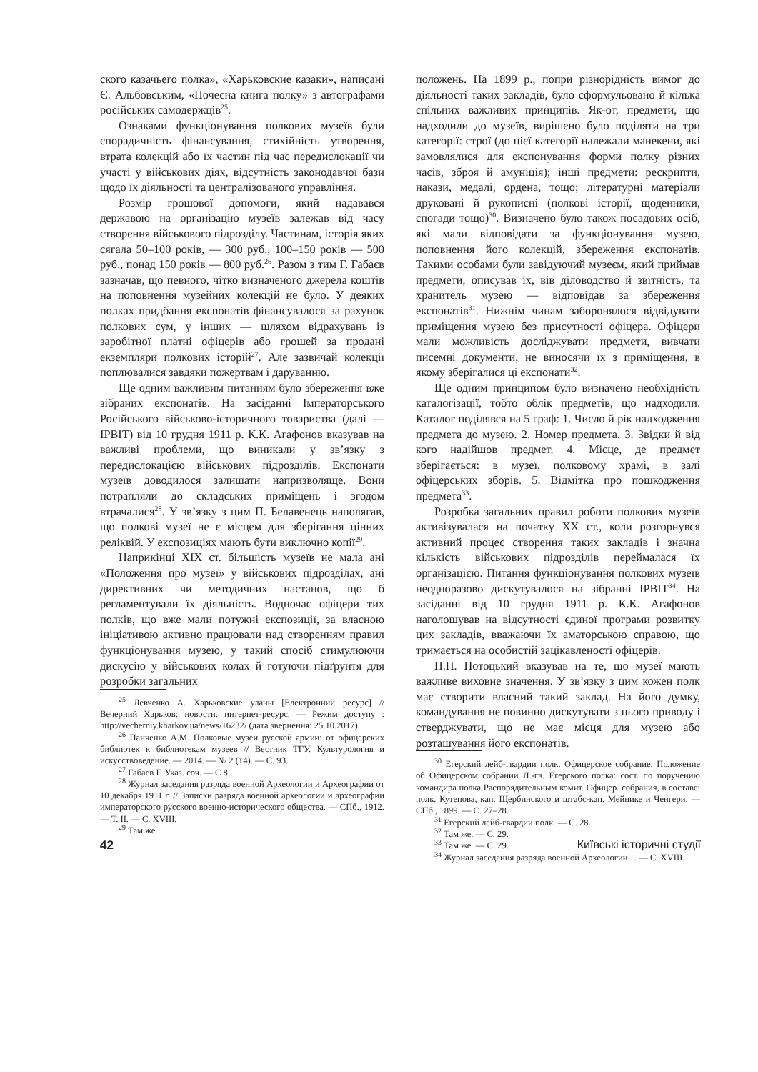ского казачьего полка», «Харьковские казаки», написані Є. Альбовським, «Почесна книга полку» з автографами російських самодержців<sup>25</sup>.
Ознаками функціонування полкових музеїв були спорадичність фінансування, стихійність утворення, втрата колекцій або їх частин під час передислокації чи участі у військових діях, відсутність законодавчої бази щодо їх діяльності та централізованого управління.
Розмір грошової допомоги, який надавався державою на організацію музеїв залежав від часу створення військового підрозділу. Частинам, історія яких сягала 50–100 років, — 300 руб., 100–150 років — 500 руб., понад 150 років — 800 руб.<sup>26</sup>. Разом з тим Г. Габаєв зазначав, що певного, чітко визначеного джерела коштів на поповнення музейних колекцій не було. У деяких полках придбання експонатів фінансувалося за рахунок полкових сум, у інших — шляхом відрахувань із заробітної платні офіцерів або грошей за продані екземпляри полкових історій<sup>27</sup>. Але зазвичай колекції поплювалися завдяки пожертвам і даруванню.
Ще одним важливим питанням було збереження вже зібраних експонатів. На засіданні Імператорського Російського військово-історичного товариства (далі — ІРВІТ) від 10 грудня 1911 р. К.К. Агафонов вказував на важливі проблеми, що виникали у зв’язку з передислокацією військових підрозділів. Експонати музеїв доводилося залишати напризволяще. Вони потрапляли до складських приміщень і згодом втрачалися<sup>28</sup>. У зв’язку з цим П. Белавенець наполягав, що полкові музеї не є місцем для зберігання цінних релік­вій. У експозиціях мають бути виключно копії<sup>29</sup>.
Наприкінці ХІХ ст. більшість музеїв не мала ані «Положення про музеї» у військових підрозділах, ані директивних чи методичних настанов, що б регламентували їх діяльність. Водночас офіцери тих полків, що вже мали потужні експозиції, за власною ініціативою активно працювали над створенням правил функціонування музею, у такий спосіб стимулюючи дискусію у військових колах й готуючи підґрунтя для розробки загальних
<sup>25</sup> Левченко А. Харьковские уланы [Електронний ресурс] // Вечерний Харьков: новостн. интернет-ресурс. — Режим доступу : http://vecherniy.kharkov.ua/news/16232/ (дата звернення: 25.10.2017).
<sup>26</sup> Панченко А.М. Полковые музеи русской армии: от офицерских библиотек к библиотекам музеев // Вестник ТГУ. Культурология и искусствоведение. — 2014. — № 2 (14). — С. 93.
<sup>27</sup> Габаев Г. Указ. соч. — С 8.
<sup>28</sup> Журнал заседания разряда военной Археологии и Археографии от 10 декабря 1911 г. // Записки разряда военной археологии и археографии императорского русского военно-исторического общества. — СПб., 1912. — Т. ІІ. — С. XVIII.
<sup>29</sup> Там же.
положень. На 1899 р., попри різнорідність вимог до діяльності таких закладів, було сформульовано й кілька спільних важливих принципів. Як-от, предмети, що надходили до музеїв, вирішено було поділяти на три категорії: строї (до цієї категорії належали манекени, які замовлялися для експонування форми полку різних часів, зброя й амуніція); інші предмети: рескрипти, накази, медалі, ордена, тощо; літературні матеріали друковані й рукописні (полкові історії, щоденники, спогади тощо)<sup>30</sup>. Визначено було також посадових осіб, які мали відповідати за функціонування музею, поповнення його колекцій, збереження експонатів. Такими особами були завідуючий музеєм, який приймав предмети, описував їх, вів діловодство й звітність, та хранитель музею — відповідав за збереження експонатів<sup>31</sup>. Нижнім чинам заборонялося відвідувати приміщення музею без присутності офіцера. Офіцери мали можливість досліджувати предмети, вивчати писемні документи, не виносячи їх з приміщення, в якому зберігалися ці експонати<sup>32</sup>.
Ще одним принципом було визначено необхідність каталогізації, тобто облік предметів, що надходили. Каталог поділявся на 5 граф: 1. Число й рік надходження предмета до музею. 2. Номер предмета. 3. Звідки й від кого надійшов предмет. 4. Місце, де предмет зберігається: в музеї, полковому храмі, в залі офіцерських зборів. 5. Відмітка про пошкодження предмета<sup>33</sup>.
Розробка загальних правил роботи полкових музеїв активізувалася на початку ХХ ст., коли розгорнувся активний процес створення таких закладів і значна кількість військових підрозділів переймалася їх організацією. Питання функціонування полкових музеїв неодноразово дискутувалося на зібранні ІРВІТ<sup>34</sup>. На засіданні від 10 грудня 1911 р. К.К. Агафонов наголошував на відсутності єдиної програми розвитку цих закладів, вважаючи їх аматорською справою, що тримається на особистій зацікавленості офіцерів.
П.П. Потоцький вказував на те, що музеї мають важливе виховне значення. У зв’язку з цим кожен полк має створити власний такий заклад. На його думку, командування не повинно дискутувати з цього приводу і стверджувати, що не має місця для музею або розташування його експонатів.
<sup>30</sup> Егерский лейб-гвардии полк. Офицерское собрание. Положение об Офицерском собрании Л.-гв. Егерского полка: сост. по поручению командира полка Распорядительным комит. Офицер. собрания, в составе: полк. Кутепова, кап. Щербинского и штабс-кап. Мейнике и Ченгери. — СПб., 1899. — С. 27–28.
<sup>31</sup> Егерский лейб-гвардии полк. — С. 28.
<sup>32</sup> Там же. — С. 29.
<sup>33</sup> Там же. — С. 29.
<sup>34</sup> Журнал заседания разряда военной Археологии… — С. XVIII.
42 Київські історичні студії